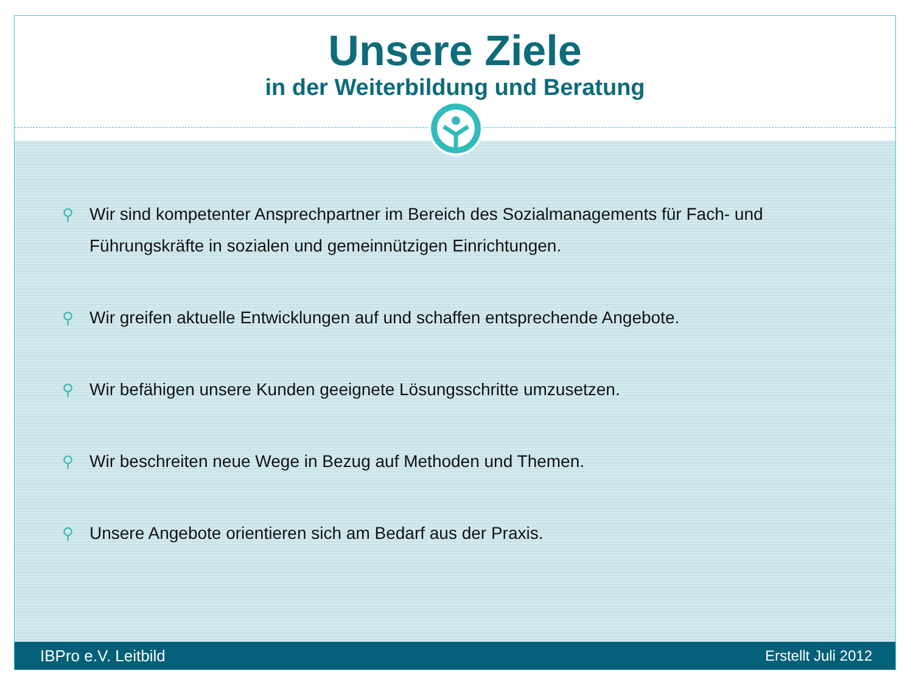Unsere Ziele
in der Weiterbildung und Beratung
⚲ Wir sind kompetenter Ansprechpartner im Bereich des Sozialmanagements für Fach- und Führungskräfte in sozialen und gemeinnützigen Einrichtungen.
⚲ Wir greifen aktuelle Entwicklungen auf und schaffen entsprechende Angebote.
⚲ Wir befähigen unsere Kunden geeignete Lösungsschritte umzusetzen.
⚲ Wir beschreiten neue Wege in Bezug auf Methoden und Themen.
⚲ Unsere Angebote orientieren sich am Bedarf aus der Praxis.
IBPro e.V. Leitbild Erstellt Juli 2012